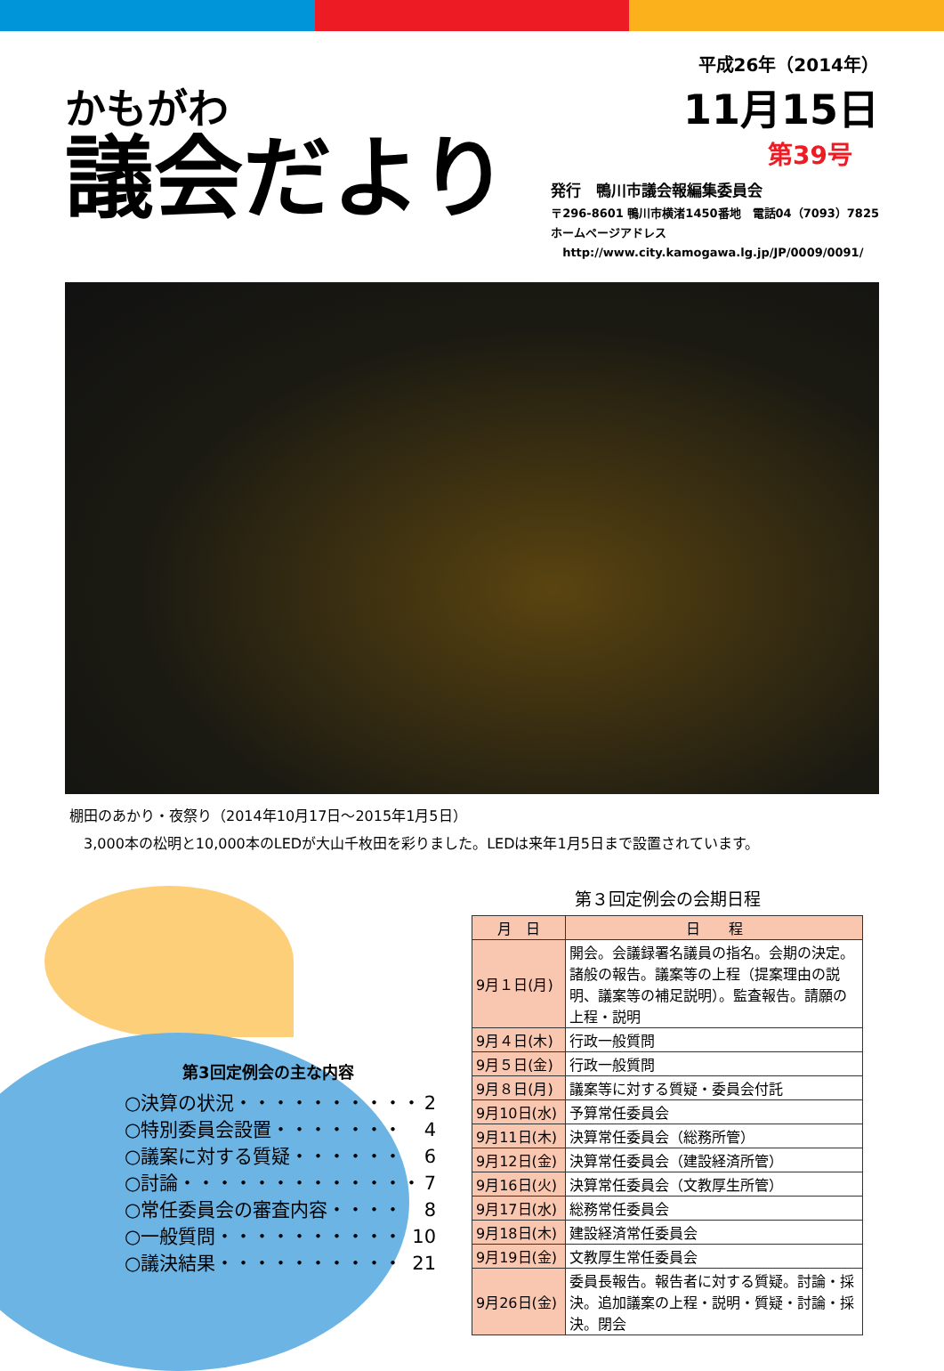かもがわ
議会だより
平成26年（2014年）
11月15日
第39号
発行　鴨川市議会報編集委員会
〒296-8601 鴨川市横渚1450番地　電話04（7093）7825
ホームページアドレス
　http://www.city.kamogawa.lg.jp/JP/0009/0091/
棚田のあかり・夜祭り（2014年10月17日～2015年1月5日）
　3,000本の松明と10,000本のLEDが大山千枚田を彩りました。LEDは来年1月5日まで設置されています。
第3回定例会の主な内容
○決算の状況・・・・・・・・・・ 2
○特別委員会設置・・・・・・・ 4
○議案に対する質疑・・・・・・ 6
○討論・・・・・・・・・・・・・ 7
○常任委員会の審査内容・・・・ 8
○一般質問・・・・・・・・・・ 10
○議決結果・・・・・・・・・・ 21
第３回定例会の会期日程
| 月 日 | 日 程 |
| --- | --- |
| 9月１日(月) | 開会。会議録署名議員の指名。会期の決定。諸般の報告。議案等の上程（提案理由の説明、議案等の補足説明）。監査報告。請願の上程・説明 |
| 9月４日(木) | 行政一般質問 |
| 9月５日(金) | 行政一般質問 |
| 9月８日(月) | 議案等に対する質疑・委員会付託 |
| 9月10日(水) | 予算常任委員会 |
| 9月11日(木) | 決算常任委員会（総務所管） |
| 9月12日(金) | 決算常任委員会（建設経済所管） |
| 9月16日(火) | 決算常任委員会（文教厚生所管） |
| 9月17日(水) | 総務常任委員会 |
| 9月18日(木) | 建設経済常任委員会 |
| 9月19日(金) | 文教厚生常任委員会 |
| 9月26日(金) | 委員長報告。報告者に対する質疑。討論・採決。追加議案の上程・説明・質疑・討論・採決。閉会 |